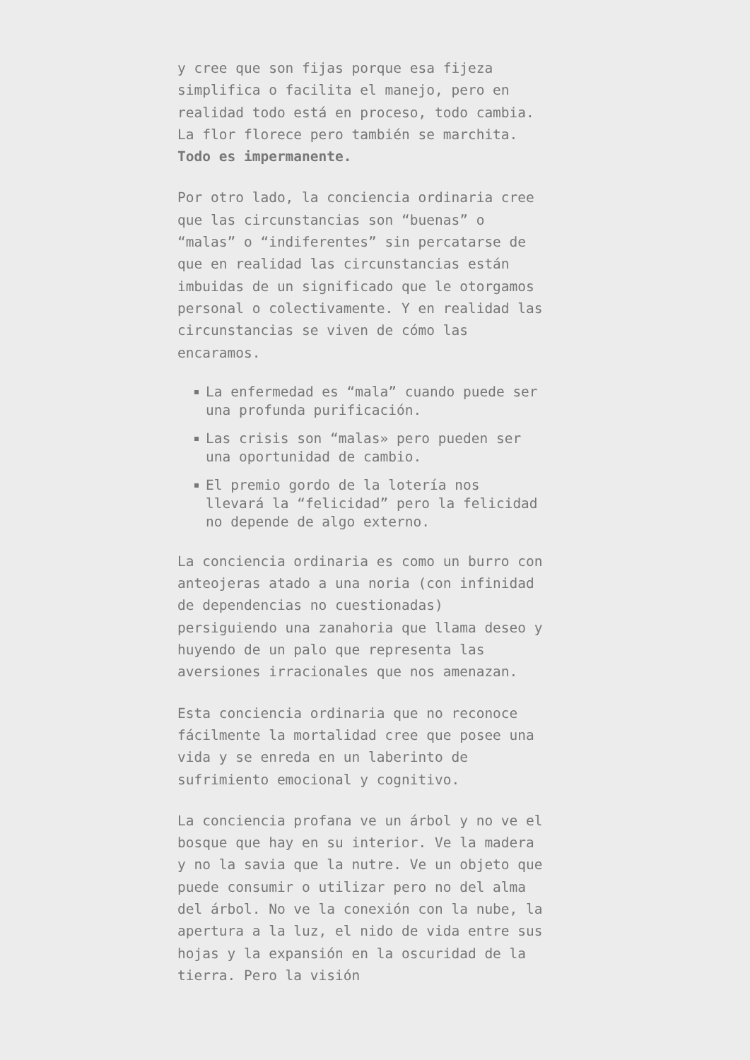y cree que son fijas porque esa fijeza simplifica o facilita el manejo, pero en realidad todo está en proceso, todo cambia. La flor florece pero también se marchita. Todo es impermanente.
Por otro lado, la conciencia ordinaria cree que las circunstancias son “buenas” o “malas” o “indiferentes” sin percatarse de que en realidad las circunstancias están imbuidas de un significado que le otorgamos personal o colectivamente. Y en realidad las circunstancias se viven de cómo las encaramos.
La enfermedad es “mala” cuando puede ser una profunda purificación.
Las crisis son “malas» pero pueden ser una oportunidad de cambio.
El premio gordo de la lotería nos llevará la “felicidad” pero la felicidad no depende de algo externo.
La conciencia ordinaria es como un burro con anteojeras atado a una noria (con infinidad de dependencias no cuestionadas) persiguiendo una zanahoria que llama deseo y huyendo de un palo que representa las aversiones irracionales que nos amenazan.
Esta conciencia ordinaria que no reconoce fácilmente la mortalidad cree que posee una vida y se enreda en un laberinto de sufrimiento emocional y cognitivo.
La conciencia profana ve un árbol y no ve el bosque que hay en su interior. Ve la madera y no la savia que la nutre. Ve un objeto que puede consumir o utilizar pero no del alma del árbol. No ve la conexión con la nube, la apertura a la luz, el nido de vida entre sus hojas y la expansión en la oscuridad de la tierra. Pero la visión